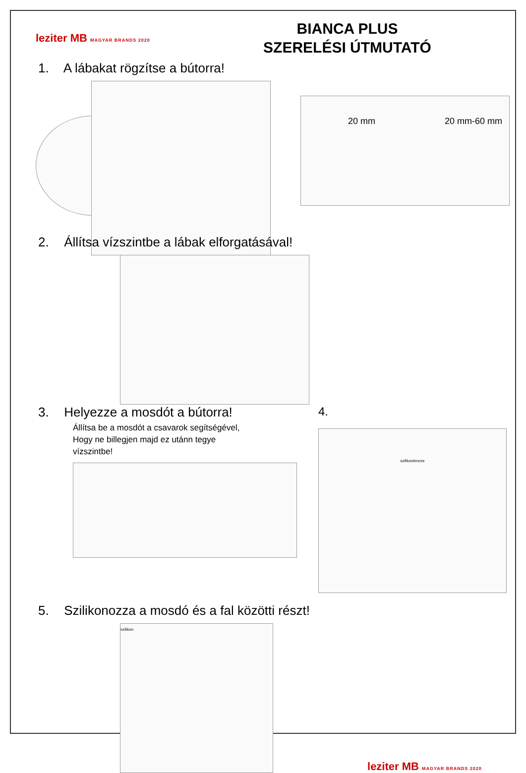leziter MB MAGYAR BRANDS 2020
BIANCA PLUS
SZERELÉSI ÚTMUTATÓ
1. A lábakat rögzítse a bútorra!
20 mm 20 mm-60 mm
2. Állítsa vízszintbe a lábak elforgatásával!
3. Helyezze a mosdót a bútorra!
Állítsa be a mosdót a csavarok segítségével,
Hogy ne billegjen majd ez utánn tegye
vízszintbe!
4.
szilikonlencse
5. Szilikonozza a mosdó és a fal közötti részt!
szilikon
leziter MB MAGYAR BRANDS 2020